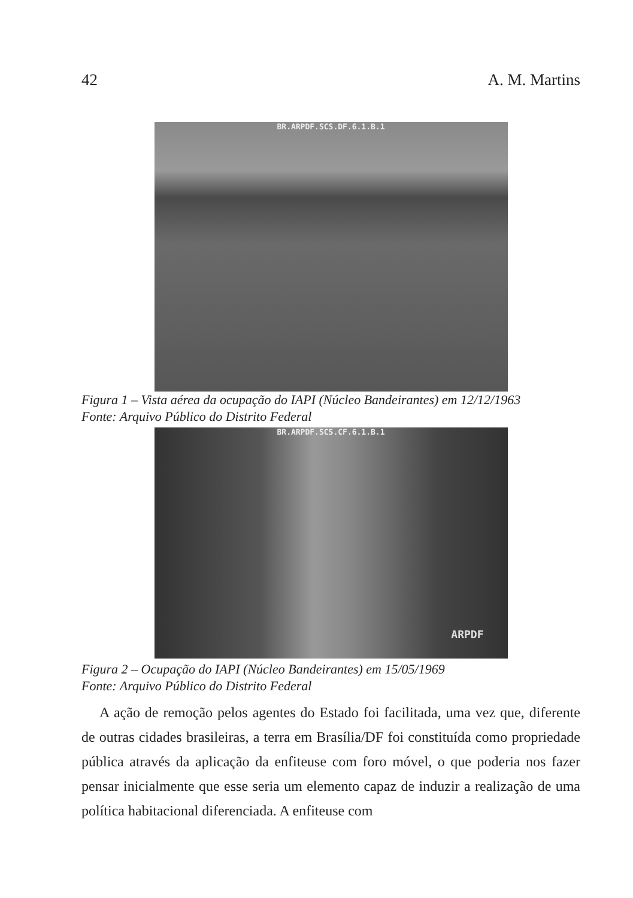42 A. M. Martins
BR.ARPDF.SCS.DF.6.1.B.1
Figura 1 – Vista aérea da ocupação do IAPI (Núcleo Bandeirantes) em 12/12/1963
Fonte: Arquivo Público do Distrito Federal
BR.ARPDF.SCS.CF.6.1.B.1
ARPDF
Figura 2 – Ocupação do IAPI (Núcleo Bandeirantes) em 15/05/1969
Fonte: Arquivo Público do Distrito Federal
A ação de remoção pelos agentes do Estado foi facilitada, uma vez que, diferente de outras cidades brasileiras, a terra em Brasília/DF foi constituída como propriedade pública através da aplicação da enfiteuse com foro móvel, o que poderia nos fazer pensar inicialmente que esse seria um elemento capaz de induzir a realização de uma política habitacional diferenciada. A enfiteuse com